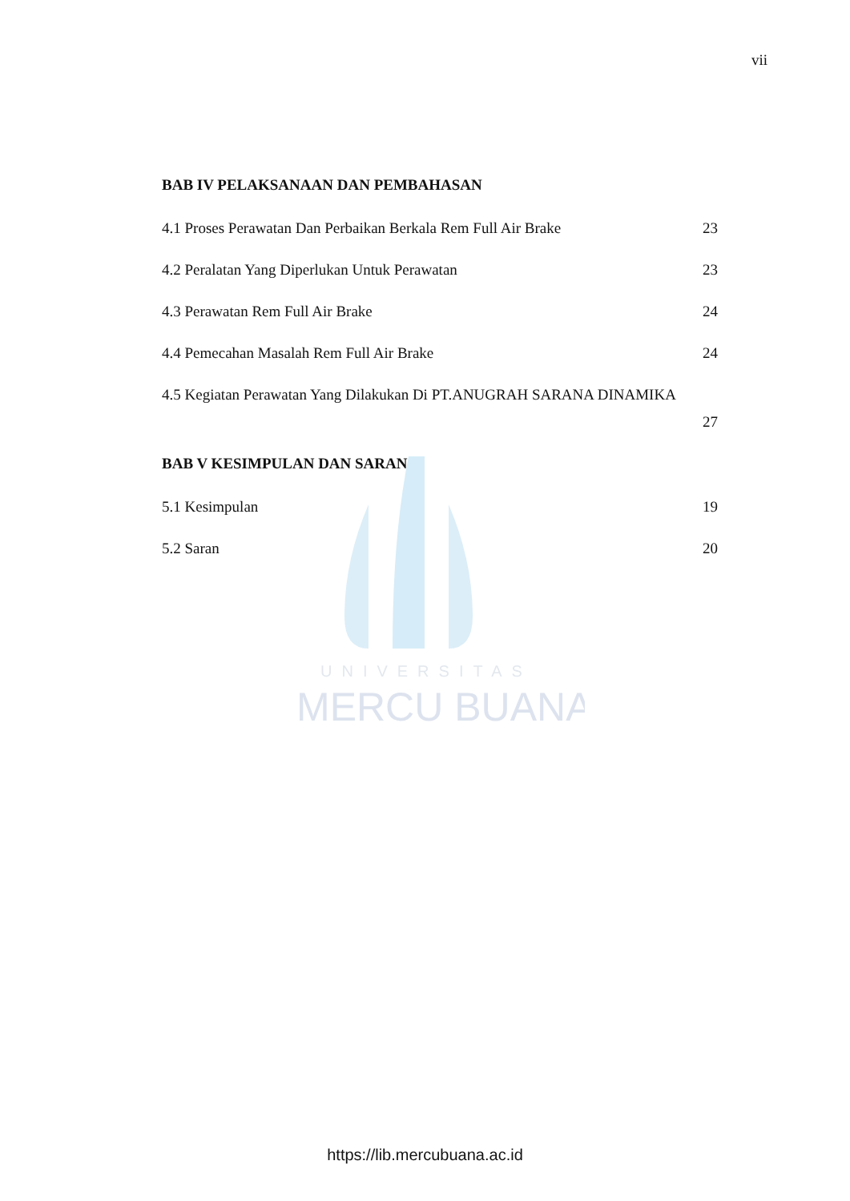MERCU BUANA
UNIVERSITAS
vii
BAB IV PELAKSANAAN DAN PEMBAHASAN
4.1 Proses Perawatan Dan Perbaikan Berkala Rem Full Air Brake 23
4.2 Peralatan Yang Diperlukan Untuk Perawatan 23
4.3 Perawatan Rem Full Air Brake 24
4.4 Pemecahan Masalah Rem Full Air Brake 24
4.5 Kegiatan Perawatan Yang Dilakukan Di PT.ANUGRAH SARANA DINAMIKA
27
BAB V KESIMPULAN DAN SARAN
5.1 Kesimpulan 19
5.2 Saran 20
https://lib.mercubuana.ac.id